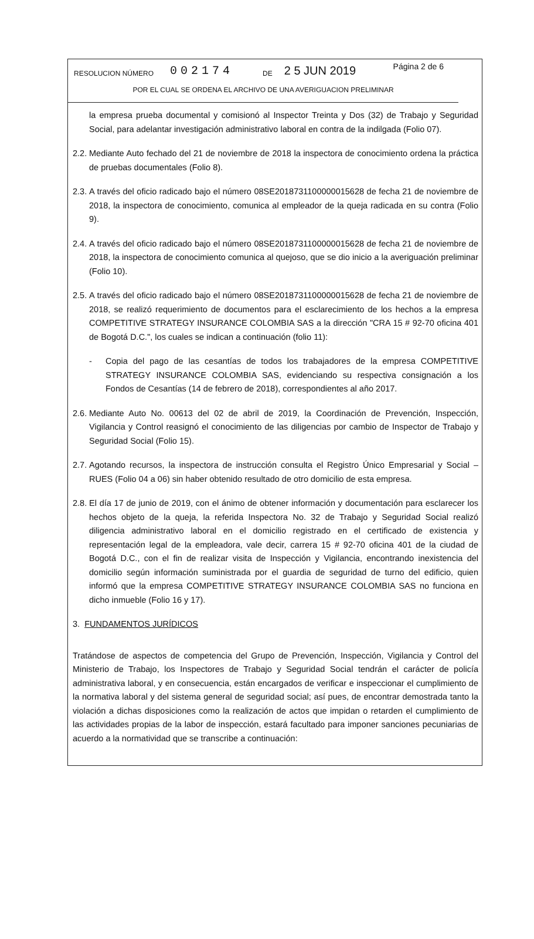Página 2 de 6
RESOLUCION NÚMERO 002174 DE 2 5 JUN 2019
POR EL CUAL SE ORDENA EL ARCHIVO DE UNA AVERIGUACION PRELIMINAR
la empresa prueba documental y comisionó al Inspector Treinta y Dos (32) de Trabajo y Seguridad Social, para adelantar investigación administrativo laboral en contra de la indilgada (Folio 07).
2.2. Mediante Auto fechado del 21 de noviembre de 2018 la inspectora de conocimiento ordena la práctica de pruebas documentales (Folio 8).
2.3. A través del oficio radicado bajo el número 08SE2018731100000015628 de fecha 21 de noviembre de 2018, la inspectora de conocimiento, comunica al empleador de la queja radicada en su contra (Folio 9).
2.4. A través del oficio radicado bajo el número 08SE2018731100000015628 de fecha 21 de noviembre de 2018, la inspectora de conocimiento comunica al quejoso, que se dio inicio a la averiguación preliminar (Folio 10).
2.5. A través del oficio radicado bajo el número 08SE2018731100000015628 de fecha 21 de noviembre de 2018, se realizó requerimiento de documentos para el esclarecimiento de los hechos a la empresa COMPETITIVE STRATEGY INSURANCE COLOMBIA SAS a la dirección "CRA 15 # 92-70 oficina 401 de Bogotá D.C.", los cuales se indican a continuación (folio 11):
- Copia del pago de las cesantías de todos los trabajadores de la empresa COMPETITIVE STRATEGY INSURANCE COLOMBIA SAS, evidenciando su respectiva consignación a los Fondos de Cesantías (14 de febrero de 2018), correspondientes al año 2017.
2.6. Mediante Auto No. 00613 del 02 de abril de 2019, la Coordinación de Prevención, Inspección, Vigilancia y Control reasignó el conocimiento de las diligencias por cambio de Inspector de Trabajo y Seguridad Social (Folio 15).
2.7. Agotando recursos, la inspectora de instrucción consulta el Registro Único Empresarial y Social – RUES (Folio 04 a 06) sin haber obtenido resultado de otro domicilio de esta empresa.
2.8. El día 17 de junio de 2019, con el ánimo de obtener información y documentación para esclarecer los hechos objeto de la queja, la referida Inspectora No. 32 de Trabajo y Seguridad Social realizó diligencia administrativo laboral en el domicilio registrado en el certificado de existencia y representación legal de la empleadora, vale decir, carrera 15 # 92-70 oficina 401 de la ciudad de Bogotá D.C., con el fin de realizar visita de Inspección y Vigilancia, encontrando inexistencia del domicilio según información suministrada por el guardia de seguridad de turno del edificio, quien informó que la empresa COMPETITIVE STRATEGY INSURANCE COLOMBIA SAS no funciona en dicho inmueble (Folio 16 y 17).
3. FUNDAMENTOS JURÍDICOS
Tratándose de aspectos de competencia del Grupo de Prevención, Inspección, Vigilancia y Control del Ministerio de Trabajo, los Inspectores de Trabajo y Seguridad Social tendrán el carácter de policía administrativa laboral, y en consecuencia, están encargados de verificar e inspeccionar el cumplimiento de la normativa laboral y del sistema general de seguridad social; así pues, de encontrar demostrada tanto la violación a dichas disposiciones como la realización de actos que impidan o retarden el cumplimiento de las actividades propias de la labor de inspección, estará facultado para imponer sanciones pecuniarias de acuerdo a la normatividad que se transcribe a continuación: